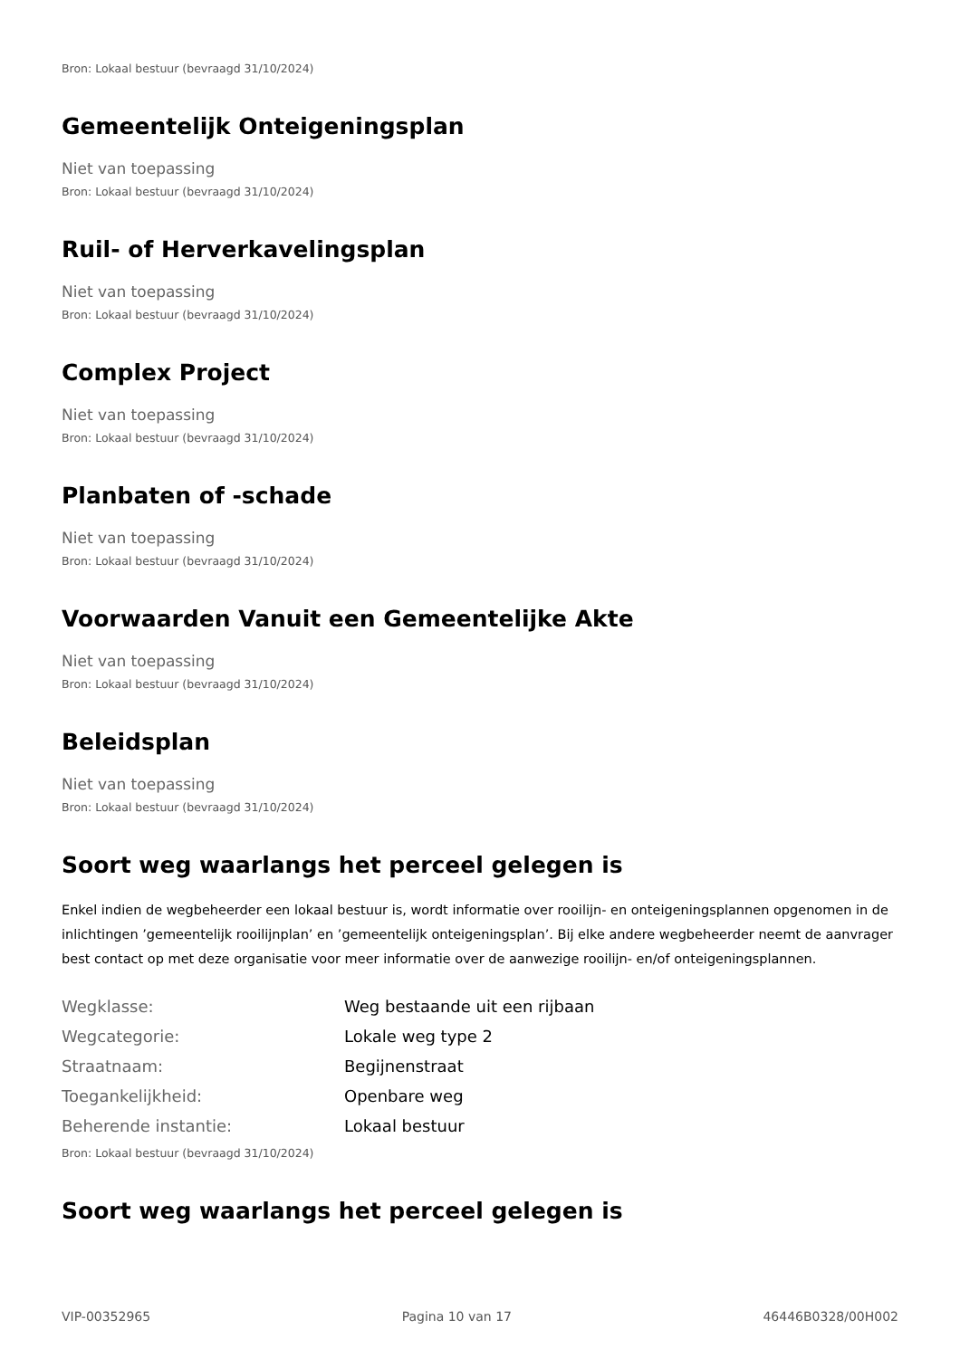Bron: Lokaal bestuur (bevraagd 31/10/2024)
Gemeentelijk Onteigeningsplan
Niet van toepassing
Bron: Lokaal bestuur (bevraagd 31/10/2024)
Ruil- of Herverkavelingsplan
Niet van toepassing
Bron: Lokaal bestuur (bevraagd 31/10/2024)
Complex Project
Niet van toepassing
Bron: Lokaal bestuur (bevraagd 31/10/2024)
Planbaten of -schade
Niet van toepassing
Bron: Lokaal bestuur (bevraagd 31/10/2024)
Voorwaarden Vanuit een Gemeentelijke Akte
Niet van toepassing
Bron: Lokaal bestuur (bevraagd 31/10/2024)
Beleidsplan
Niet van toepassing
Bron: Lokaal bestuur (bevraagd 31/10/2024)
Soort weg waarlangs het perceel gelegen is
Enkel indien de wegbeheerder een lokaal bestuur is, wordt informatie over rooilijn- en onteigeningsplannen opgenomen in de inlichtingen ’gemeentelijk rooilijnplan’ en ’gemeentelijk onteigeningsplan’. Bij elke andere wegbeheerder neemt de aanvrager best contact op met deze organisatie voor meer informatie over de aanwezige rooilijn- en/of onteigeningsplannen.
| Wegklasse: | Weg bestaande uit een rijbaan |
| Wegcategorie: | Lokale weg type 2 |
| Straatnaam: | Begijnenstraat |
| Toegankelijkheid: | Openbare weg |
| Beherende instantie: | Lokaal bestuur |
Bron: Lokaal bestuur (bevraagd 31/10/2024)
Soort weg waarlangs het perceel gelegen is
VIP-00352965 Pagina 10 van 17 46446B0328/00H002